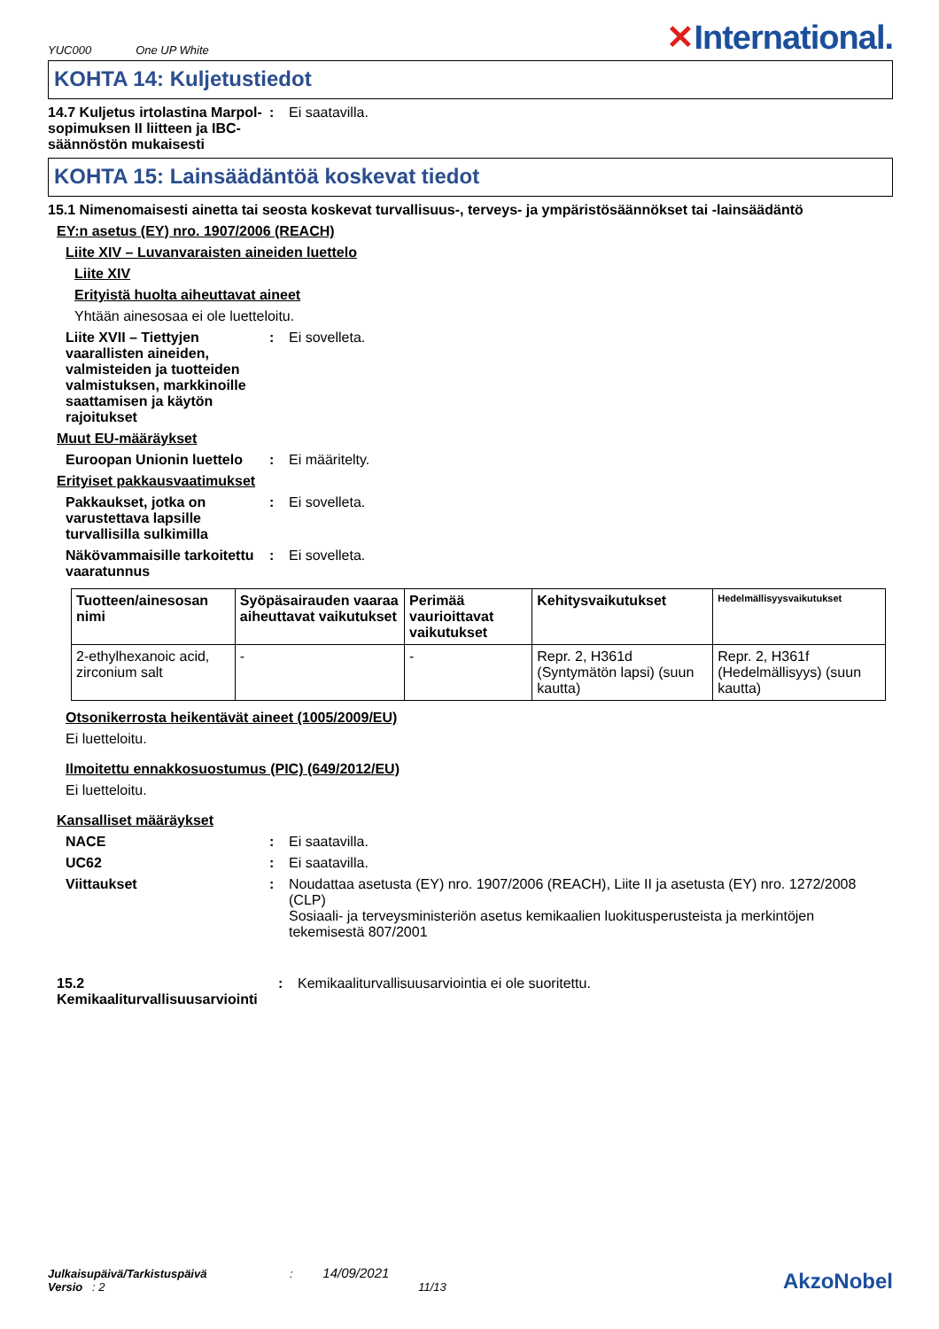YUC000 One UP White
✕International.
KOHTA 14: Kuljetustiedot
14.7 Kuljetus irtolastina Marpol-sopimuksen II liitteen ja IBC-säännöstön mukaisesti
: Ei saatavilla.
KOHTA 15: Lainsäädäntöä koskevat tiedot
15.1 Nimenomaisesti ainetta tai seosta koskevat turvallisuus-, terveys- ja ympäristösäännökset tai -lainsäädäntö
EY:n asetus (EY) nro. 1907/2006 (REACH)
Liite XIV – Luvanvaraisten aineiden luettelo
Liite XIV
Erityistä huolta aiheuttavat aineet
Yhtään ainesosaa ei ole luetteloitu.
Liite XVII – Tiettyjen vaarallisten aineiden, valmisteiden ja tuotteiden valmistuksen, markkinoille saattamisen ja käytön rajoitukset
: Ei sovelleta.
Muut EU-määräykset
Euroopan Unionin luettelo
: Ei määritelty.
Erityiset pakkausvaatimukset
Pakkaukset, jotka on varustettava lapsille turvallisilla sulkimilla
: Ei sovelleta.
Näkövammaisille tarkoitettu vaaratunnus
: Ei sovelleta.
| Tuotteen/ainesosan nimi | Syöpäsairauden vaaraa aiheuttavat vaikutukset | Perimää vaurioittavat vaikutukset | Kehitysvaikutukset | Hedelmällisyysvaikutukset |
| --- | --- | --- | --- | --- |
| 2-ethylhexanoic acid, zirconium salt | - | - | Repr. 2, H361d (Syntymätön lapsi) (suun kautta) | Repr. 2, H361f (Hedelmällisyys) (suun kautta) |
Otsonikerrosta heikentävät aineet (1005/2009/EU)
Ei luetteloitu.
Ilmoitettu ennakkosuostumus (PIC) (649/2012/EU)
Ei luetteloitu.
Kansalliset määräykset
NACE : Ei saatavilla.
UC62 : Ei saatavilla.
Viittaukset : Noudattaa asetusta (EY) nro. 1907/2006 (REACH), Liite II ja asetusta (EY) nro. 1272/2008 (CLP)
Sosiaali- ja terveysministeriön asetus kemikaalien luokitusperusteista ja merkintöjen tekemisestä 807/2001
15.2 Kemikaaliturvallisuusarviointi
: Kemikaaliturvallisuusarviointia ei ole suoritettu.
Julkaisupäivä/Tarkistuspäivä : 14/09/2021
Versio : 2 11/13
AkzoNobel